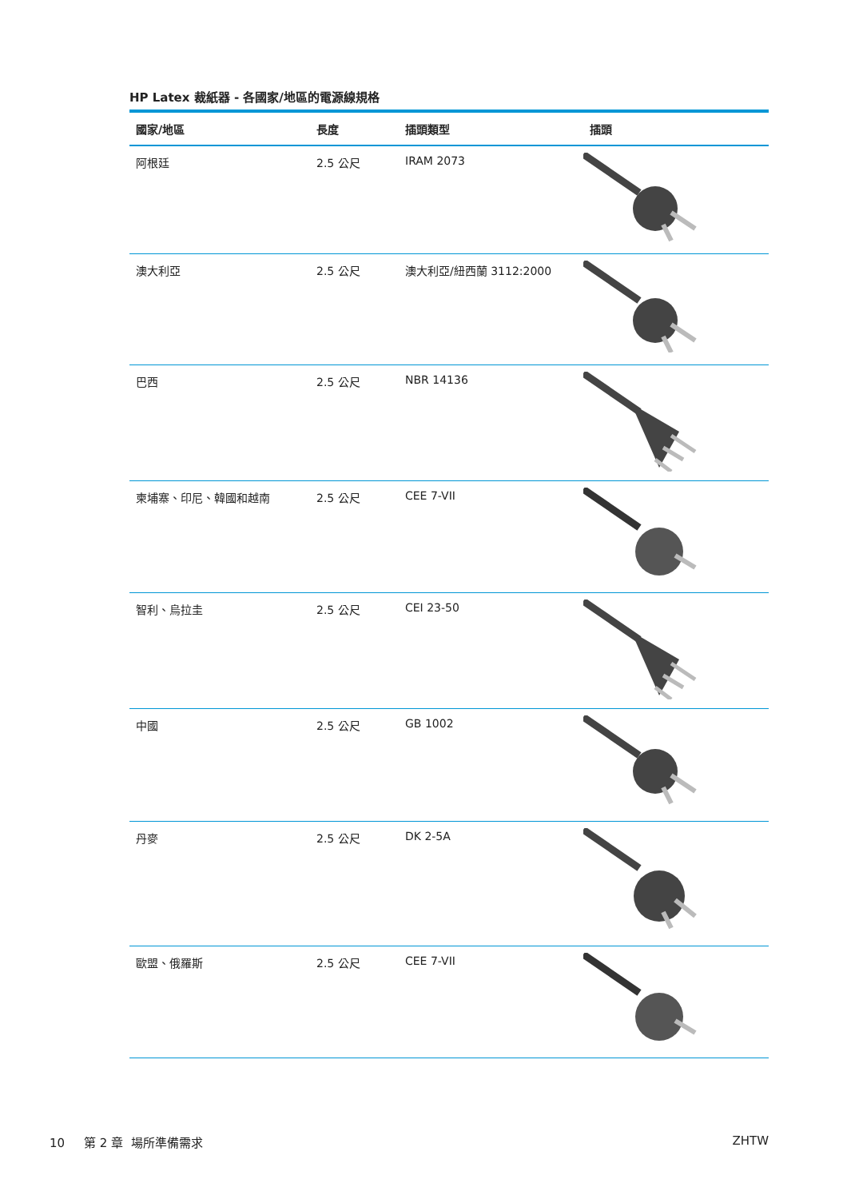HP Latex 裁紙器 - 各國家/地區的電源線規格
| 國家/地區 | 長度 | 插頭類型 | 插頭 |
| --- | --- | --- | --- |
| 阿根廷 | 2.5 公尺 | IRAM 2073 | |
| 澳大利亞 | 2.5 公尺 | 澳大利亞/紐西蘭 3112:2000 | |
| 巴西 | 2.5 公尺 | NBR 14136 | |
| 柬埔寨、印尼、韓國和越南 | 2.5 公尺 | CEE 7-VII | |
| 智利、烏拉圭 | 2.5 公尺 | CEI 23-50 | |
| 中國 | 2.5 公尺 | GB 1002 | |
| 丹麥 | 2.5 公尺 | DK 2-5A | |
| 歐盟、俄羅斯 | 2.5 公尺 | CEE 7-VII | |
10 第 2 章 場所準備需求 ZHTW